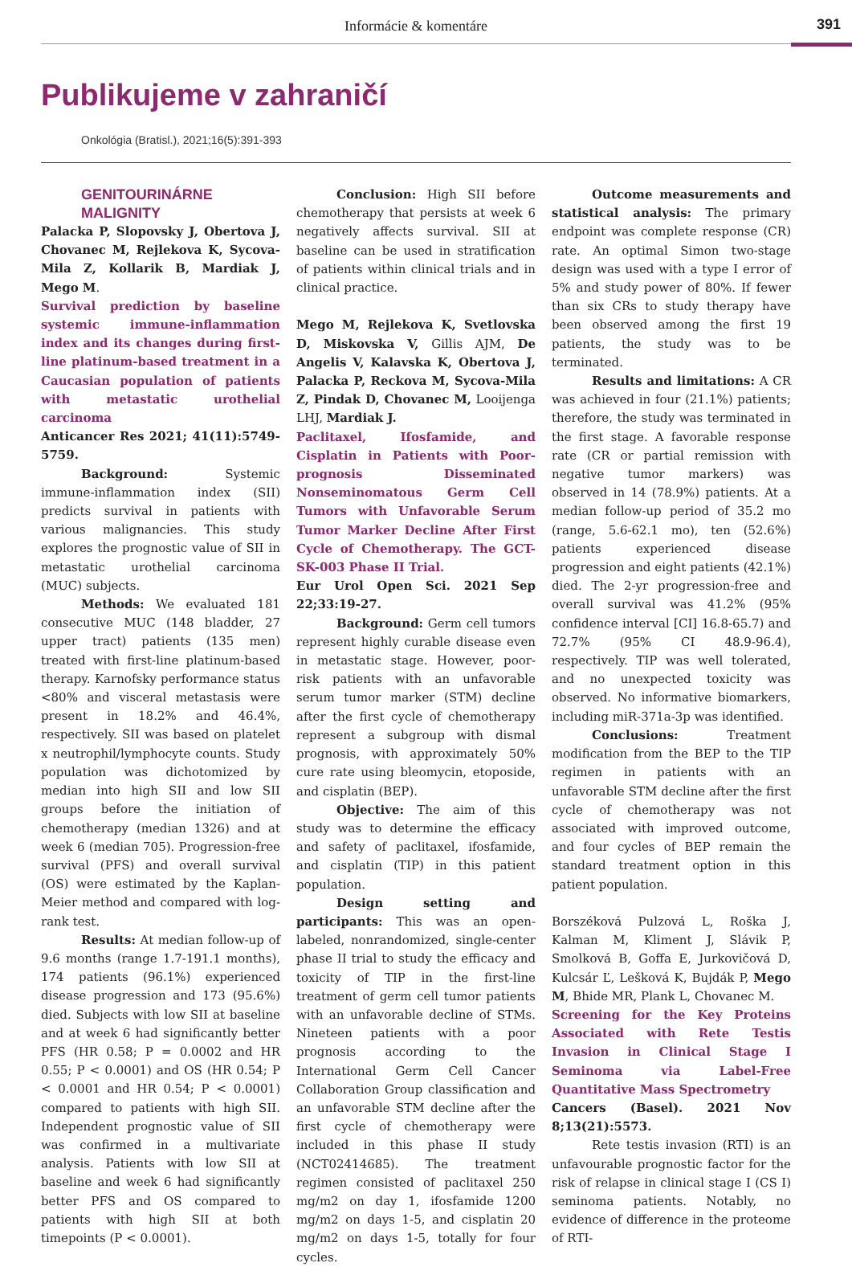Informácie & komentáre
391
Publikujeme v zahraničí
Onkológia (Bratisl.), 2021;16(5):391-393
GENITOURINÁRNE
MALIGNITY
Palacka P, Slopovsky J, Obertova J, Chovanec M, Rejlekova K, Sycova-Mila Z, Kollarik B, Mardiak J, Mego M.
Survival prediction by baseline systemic immune-inflammation index and its changes during first-line platinum-based treatment in a Caucasian population of patients with metastatic urothelial carcinoma
Anticancer Res 2021; 41(11):5749-5759.
Background: Systemic immune-inflammation index (SII) predicts survival in patients with various malignancies. This study explores the prognostic value of SII in metastatic urothelial carcinoma (MUC) subjects.
Methods: We evaluated 181 consecutive MUC (148 bladder, 27 upper tract) patients (135 men) treated with first-line platinum-based therapy. Karnofsky performance status <80% and visceral metastasis were present in 18.2% and 46.4%, respectively. SII was based on platelet x neutrophil/lymphocyte counts. Study population was dichotomized by median into high SII and low SII groups before the initiation of chemotherapy (median 1326) and at week 6 (median 705). Progression-free survival (PFS) and overall survival (OS) were estimated by the Kaplan-Meier method and compared with log-rank test.
Results: At median follow-up of 9.6 months (range 1.7-191.1 months), 174 patients (96.1%) experienced disease progression and 173 (95.6%) died. Subjects with low SII at baseline and at week 6 had significantly better PFS (HR 0.58; P = 0.0002 and HR 0.55; P < 0.0001) and OS (HR 0.54; P < 0.0001 and HR 0.54; P < 0.0001) compared to patients with high SII. Independent prognostic value of SII was confirmed in a multivariate analysis. Patients with low SII at baseline and week 6 had significantly better PFS and OS compared to patients with high SII at both timepoints (P < 0.0001).
Conclusion: High SII before chemotherapy that persists at week 6 negatively affects survival. SII at baseline can be used in stratification of patients within clinical trials and in clinical practice.
Mego M, Rejlekova K, Svetlovska D, Miskovska V, Gillis AJM, De Angelis V, Kalavska K, Obertova J, Palacka P, Reckova M, Sycova-Mila Z, Pindak D, Chovanec M, Looijenga LHJ, Mardiak J.
Paclitaxel, Ifosfamide, and Cisplatin in Patients with Poor-prognosis Disseminated Nonseminomatous Germ Cell Tumors with Unfavorable Serum Tumor Marker Decline After First Cycle of Chemotherapy. The GCT-SK-003 Phase II Trial.
Eur Urol Open Sci. 2021 Sep 22;33:19-27.
Background: Germ cell tumors represent highly curable disease even in metastatic stage. However, poor-risk patients with an unfavorable serum tumor marker (STM) decline after the first cycle of chemotherapy represent a subgroup with dismal prognosis, with approximately 50% cure rate using bleomycin, etoposide, and cisplatin (BEP).
Objective: The aim of this study was to determine the efficacy and safety of paclitaxel, ifosfamide, and cisplatin (TIP) in this patient population.
Design setting and participants: This was an open-labeled, nonrandomized, single-center phase II trial to study the efficacy and toxicity of TIP in the first-line treatment of germ cell tumor patients with an unfavorable decline of STMs. Nineteen patients with a poor prognosis according to the International Germ Cell Cancer Collaboration Group classification and an unfavorable STM decline after the first cycle of chemotherapy were included in this phase II study (NCT02414685). The treatment regimen consisted of paclitaxel 250 mg/m2 on day 1, ifosfamide 1200 mg/m2 on days 1-5, and cisplatin 20 mg/m2 on days 1-5, totally for four cycles.
Outcome measurements and statistical analysis: The primary endpoint was complete response (CR) rate. An optimal Simon two-stage design was used with a type I error of 5% and study power of 80%. If fewer than six CRs to study therapy have been observed among the first 19 patients, the study was to be terminated.
Results and limitations: A CR was achieved in four (21.1%) patients; therefore, the study was terminated in the first stage. A favorable response rate (CR or partial remission with negative tumor markers) was observed in 14 (78.9%) patients. At a median follow-up period of 35.2 mo (range, 5.6-62.1 mo), ten (52.6%) patients experienced disease progression and eight patients (42.1%) died. The 2-yr progression-free and overall survival was 41.2% (95% confidence interval [CI] 16.8-65.7) and 72.7% (95% CI 48.9-96.4), respectively. TIP was well tolerated, and no unexpected toxicity was observed. No informative biomarkers, including miR-371a-3p was identified.
Conclusions: Treatment modification from the BEP to the TIP regimen in patients with an unfavorable STM decline after the first cycle of chemotherapy was not associated with improved outcome, and four cycles of BEP remain the standard treatment option in this patient population.
Borszéková Pulzová L, Roška J, Kalman M, Kliment J, Slávik P, Smolková B, Goffa E, Jurkovičová D, Kulcsár Ľ, Lešková K, Bujdák P, Mego M, Bhide MR, Plank L, Chovanec M.
Screening for the Key Proteins Associated with Rete Testis Invasion in Clinical Stage I Seminoma via Label-Free Quantitative Mass Spectrometry
Cancers (Basel). 2021 Nov 8;13(21):5573.
Rete testis invasion (RTI) is an unfavourable prognostic factor for the risk of relapse in clinical stage I (CS I) seminoma patients. Notably, no evidence of difference in the proteome of RTI-